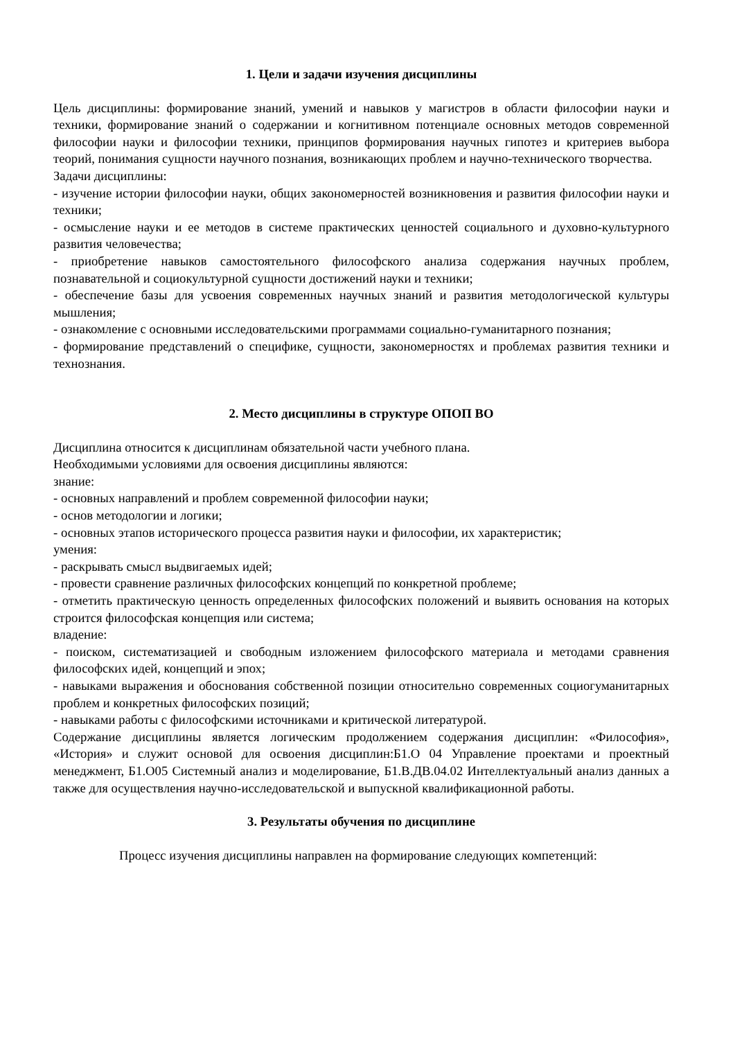1. Цели и задачи изучения дисциплины
Цель дисциплины: формирование знаний, умений и навыков у магистров в области философии науки и техники, формирование знаний о содержании и когнитивном потенциале основных методов современной философии науки и философии техники, принципов формирования научных гипотез и критериев выбора теорий, понимания сущности научного познания, возникающих проблем и научно-технического творчества.
Задачи дисциплины:
- изучение истории философии науки, общих закономерностей возникновения и развития философии науки и техники;
- осмысление науки и ее методов в системе практических ценностей социального и духовно-культурного развития человечества;
- приобретение навыков самостоятельного философского анализа содержания научных проблем, познавательной и социокультурной сущности достижений науки и техники;
- обеспечение базы для усвоения современных научных знаний и развития методологической культуры мышления;
- ознакомление с основными исследовательскими программами социально-гуманитарного познания;
- формирование представлений о специфике, сущности, закономерностях и проблемах развития техники и технознания.
2. Место дисциплины в структуре ОПОП ВО
Дисциплина относится к дисциплинам обязательной части учебного плана.
Необходимыми условиями для освоения дисциплины являются:
знание:
- основных направлений и проблем современной философии науки;
- основ методологии и логики;
- основных этапов исторического процесса развития науки и философии, их характеристик;
умения:
- раскрывать смысл выдвигаемых идей;
- провести сравнение различных философских концепций по конкретной проблеме;
- отметить практическую ценность определенных философских положений и выявить основания на которых строится философская концепция или система;
владение:
- поиском, систематизацией и свободным изложением философского материала и методами сравнения философских идей, концепций и эпох;
- навыками выражения и обоснования собственной позиции относительно современных социогуманитарных проблем и конкретных философских позиций;
- навыками работы с философскими источниками и критической литературой.
Содержание дисциплины является логическим продолжением содержания дисциплин: «Философия», «История» и служит основой для освоения дисциплин:Б1.О 04 Управление проектами и проектный менеджмент, Б1.О05 Системный анализ и моделирование, Б1.В.ДВ.04.02 Интеллектуальный анализ данных а также для осуществления научно-исследовательской и выпускной квалификационной работы.
3. Результаты обучения по дисциплине
Процесс изучения дисциплины направлен на формирование следующих компетенций: